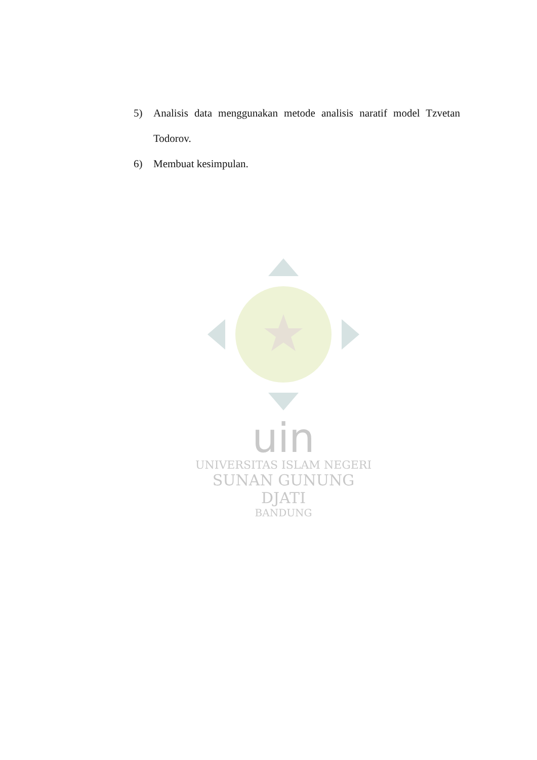5) Analisis data menggunakan metode analisis naratif model Tzvetan Todorov.
6) Membuat kesimpulan.
uin
UNIVERSITAS ISLAM NEGERI
SUNAN GUNUNG DJATI
BANDUNG